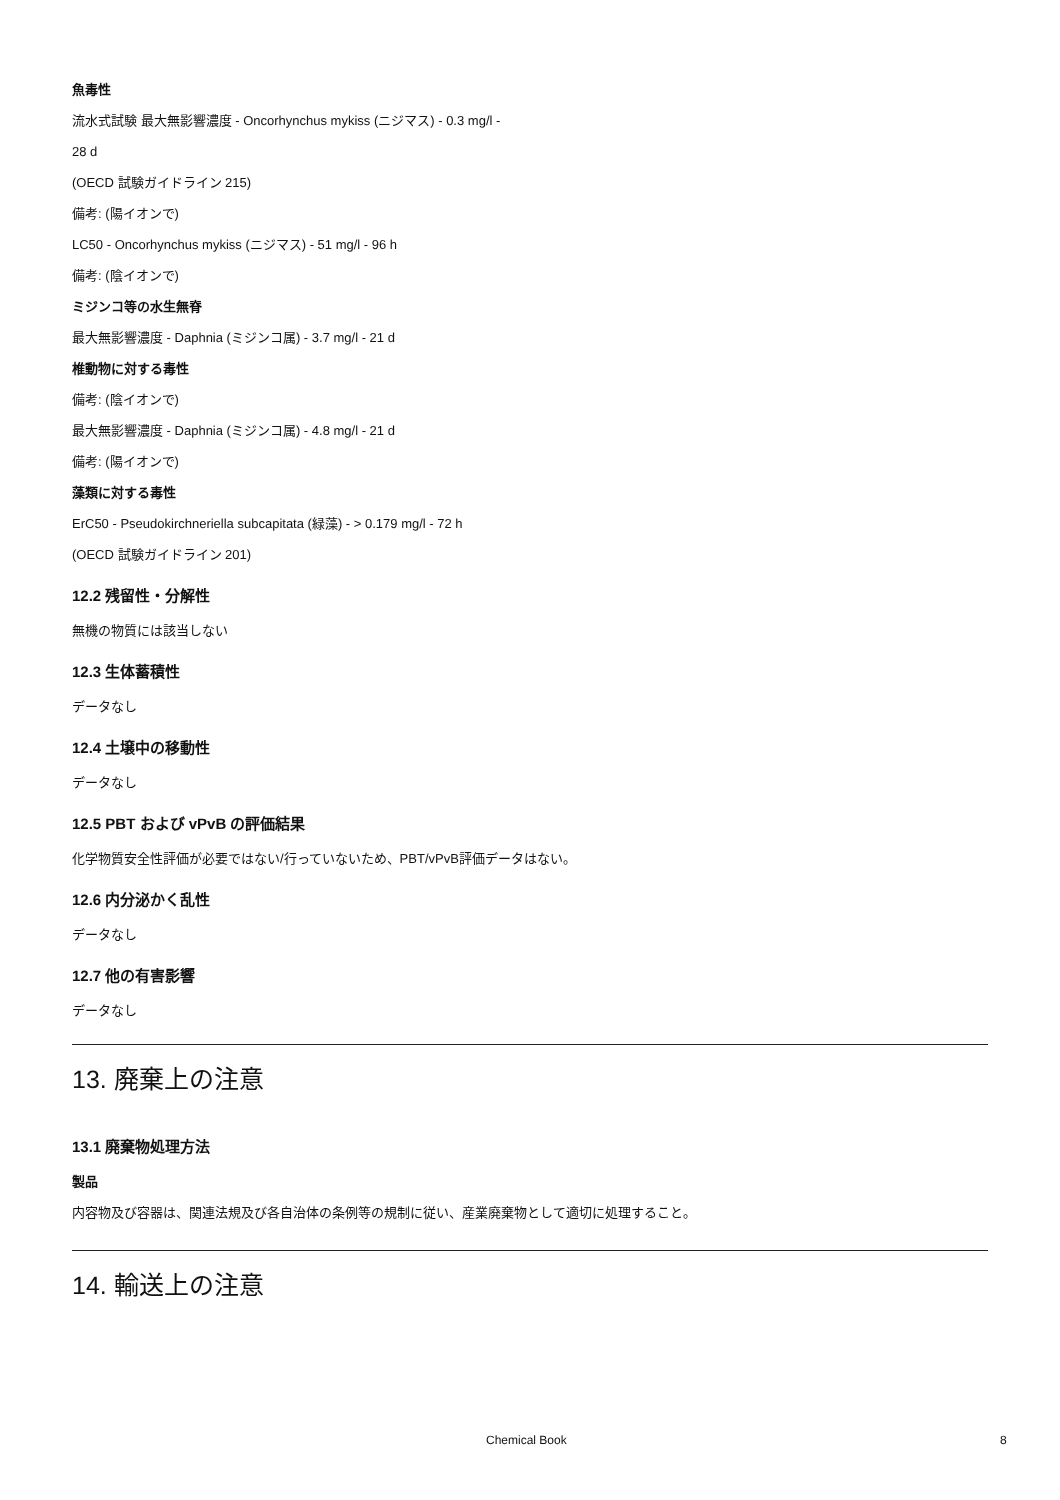魚毒性
流水式試験 最大無影響濃度 - Oncorhynchus mykiss (ニジマス) - 0.3 mg/l -
28 d
(OECD 試験ガイドライン 215)
備考: (陽イオンで)
LC50 - Oncorhynchus mykiss (ニジマス) - 51 mg/l - 96 h
備考: (陰イオンで)
ミジンコ等の水生無脊
最大無影響濃度 - Daphnia (ミジンコ属) - 3.7 mg/l - 21 d
椎動物に対する毒性
備考: (陰イオンで)
最大無影響濃度 - Daphnia (ミジンコ属) - 4.8 mg/l - 21 d
備考: (陽イオンで)
藻類に対する毒性
ErC50 - Pseudokirchneriella subcapitata (緑藻) - > 0.179 mg/l - 72 h
(OECD 試験ガイドライン 201)
12.2 残留性・分解性
無機の物質には該当しない
12.3 生体蓄積性
データなし
12.4 土壌中の移動性
データなし
12.5 PBT および vPvB の評価結果
化学物質安全性評価が必要ではない/行っていないため、PBT/vPvB評価データはない。
12.6 内分泌かく乱性
データなし
12.7 他の有害影響
データなし
13. 廃棄上の注意
13.1 廃棄物処理方法
製品
内容物及び容器は、関連法規及び各自治体の条例等の規制に従い、産業廃棄物として適切に処理すること。
14. 輸送上の注意
Chemical Book 8